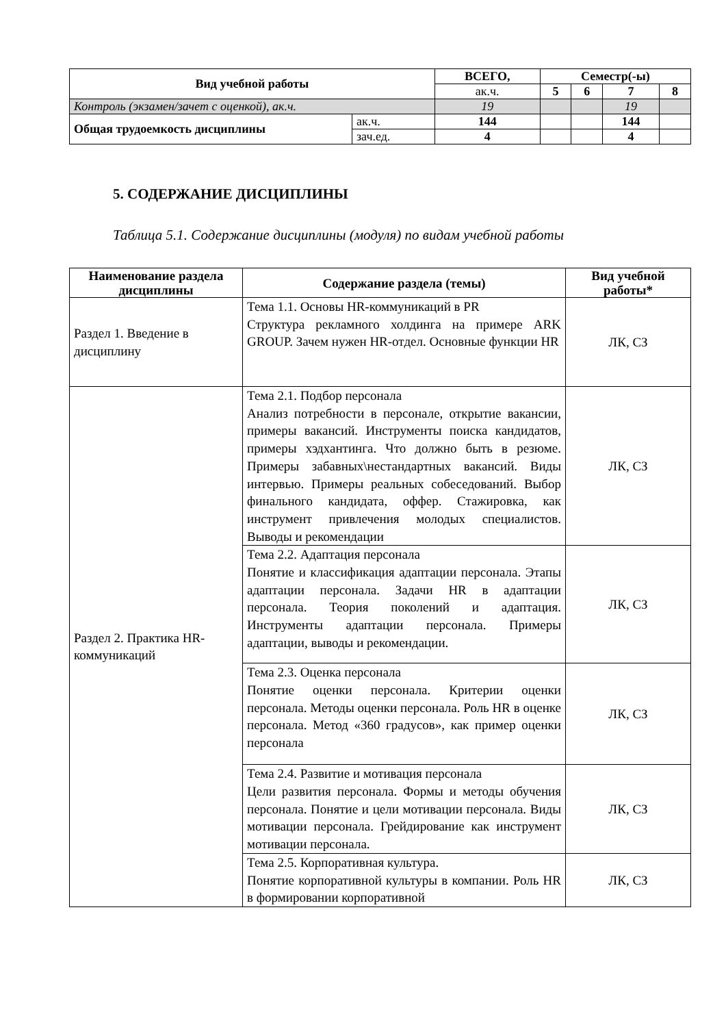| Вид учебной работы | | ВСЕГО, | Семестр(-ы) | | | |
| --- | --- | --- | --- | --- | --- | --- |
| | | ак.ч. | 5 | 6 | 7 | 8 |
| Контроль (экзамен/зачет с оценкой), ак.ч. | | 19 | | | 19 | |
| Общая трудоемкость дисциплины | ак.ч. | 144 | | | 144 | |
| | зач.ед. | 4 | | | 4 | |
5. СОДЕРЖАНИЕ ДИСЦИПЛИНЫ
Таблица 5.1. Содержание дисциплины (модуля) по видам учебной работы
| Наименование раздела дисциплины | Содержание раздела (темы) | Вид учебной работы* |
| --- | --- | --- |
| Раздел 1. Введение в дисциплину | Тема 1.1. Основы HR-коммуникаций в PR Структура рекламного холдинга на примере ARK GROUP. Зачем нужен HR-отдел. Основные функции HR | ЛК, СЗ |
| Раздел 2. Практика HR-коммуникаций | Тема 2.1. Подбор персонала Анализ потребности в персонале, открытие вакансии, примеры вакансий. Инструменты поиска кандидатов, примеры хэдхантинга. Что должно быть в резюме. Примеры забавных\нестандартных вакансий. Виды интервью. Примеры реальных собеседований. Выбор финального кандидата, оффер. Стажировка, как инструмент привлечения молодых специалистов. Выводы и рекомендации | ЛК, СЗ |
| | Тема 2.2. Адаптация персонала Понятие и классификация адаптации персонала. Этапы адаптации персонала. Задачи HR в адаптации персонала. Теория поколений и адаптация. Инструменты адаптации персонала. Примеры адаптации, выводы и рекомендации. | ЛК, СЗ |
| | Тема 2.3. Оценка персонала Понятие оценки персонала. Критерии оценки персонала. Методы оценки персонала. Роль HR в оценке персонала. Метод «360 градусов», как пример оценки персонала | ЛК, СЗ |
| | Тема 2.4. Развитие и мотивация персонала Цели развития персонала. Формы и методы обучения персонала. Понятие и цели мотивации персонала. Виды мотивации персонала. Грейдирование как инструмент мотивации персонала. | ЛК, СЗ |
| | Тема 2.5. Корпоративная культура. Понятие корпоративной культуры в компании. Роль HR в формировании корпоративной | ЛК, СЗ |